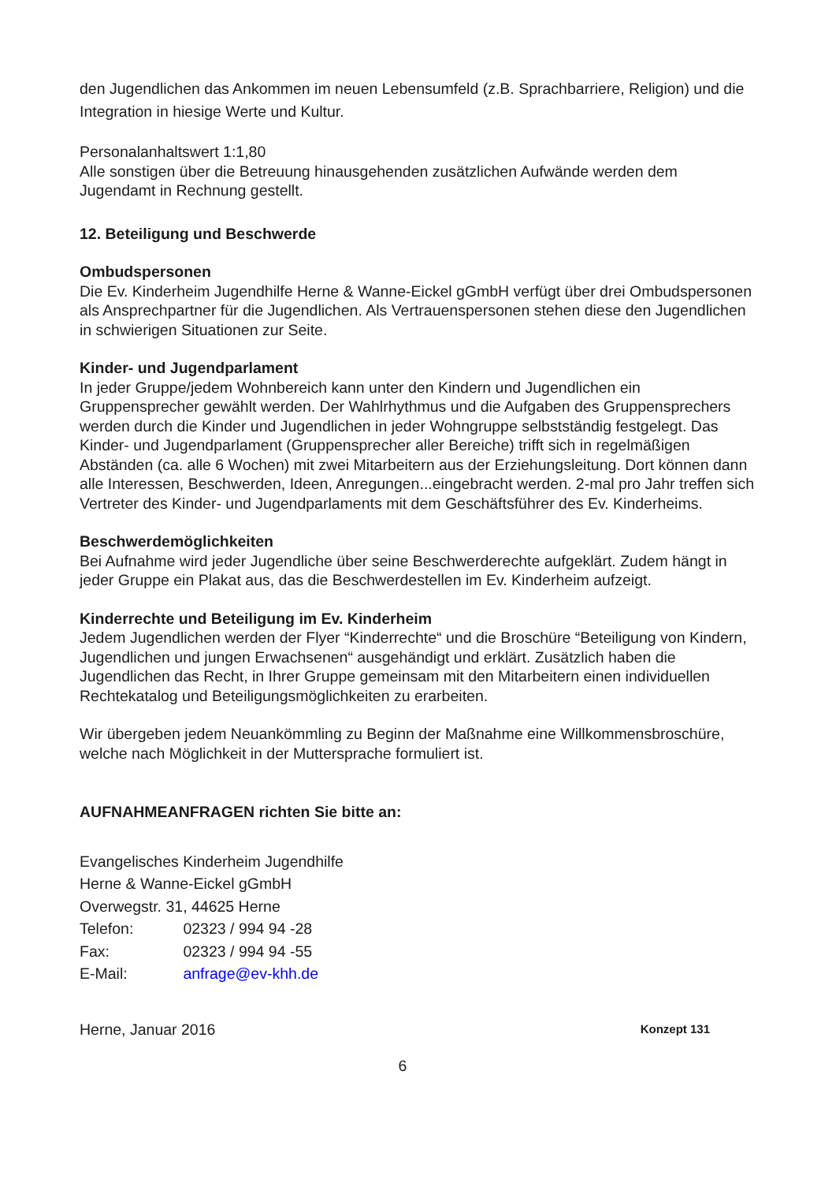den Jugendlichen das Ankommen im neuen Lebensumfeld (z.B. Sprachbarriere, Religion) und die Integration in hiesige Werte und Kultur.
Personalanhaltswert 1:1,80
Alle sonstigen über die Betreuung hinausgehenden zusätzlichen Aufwände werden dem Jugendamt in Rechnung gestellt.
12. Beteiligung und Beschwerde
Ombudspersonen
Die Ev. Kinderheim Jugendhilfe Herne & Wanne-Eickel gGmbH verfügt über drei Ombudspersonen als Ansprechpartner für die Jugendlichen. Als Vertrauenspersonen stehen diese den Jugendlichen in schwierigen Situationen zur Seite.
Kinder- und Jugendparlament
In jeder Gruppe/jedem Wohnbereich kann unter den Kindern und Jugendlichen ein Gruppensprecher gewählt werden. Der Wahlrhythmus und die Aufgaben des Gruppensprechers werden durch die Kinder und Jugendlichen in jeder Wohngruppe selbstständig festgelegt. Das Kinder- und Jugendparlament (Gruppensprecher aller Bereiche) trifft sich in regelmäßigen Abständen (ca. alle 6 Wochen) mit zwei Mitarbeitern aus der Erziehungsleitung. Dort können dann alle Interessen, Beschwerden, Ideen, Anregungen...eingebracht werden. 2-mal pro Jahr treffen sich Vertreter des Kinder- und Jugendparlaments mit dem Geschäftsführer des Ev. Kinderheims.
Beschwerdemöglichkeiten
Bei Aufnahme wird jeder Jugendliche über seine Beschwerderechte aufgeklärt. Zudem hängt in jeder Gruppe ein Plakat aus, das die Beschwerdestellen im Ev. Kinderheim aufzeigt.
Kinderrechte und Beteiligung im Ev. Kinderheim
Jedem Jugendlichen werden der Flyer “Kinderrechte“ und die Broschüre “Beteiligung von Kindern, Jugendlichen und jungen Erwachsenen“ ausgehändigt und erklärt. Zusätzlich haben die Jugendlichen das Recht, in Ihrer Gruppe gemeinsam mit den Mitarbeitern einen individuellen Rechtekatalog und Beteiligungsmöglichkeiten zu erarbeiten.
Wir übergeben jedem Neuankömmling zu Beginn der Maßnahme eine Willkommensbroschüre, welche nach Möglichkeit in der Muttersprache formuliert ist.
AUFNAHMEANFRAGEN richten Sie bitte an:
Evangelisches Kinderheim Jugendhilfe
Herne & Wanne-Eickel gGmbH
Overwegstr. 31, 44625 Herne
Telefon: 02323 / 994 94 -28
Fax: 02323 / 994 94 -55
E-Mail: anfrage@ev-khh.de
Herne, Januar 2016 Konzept 131
6